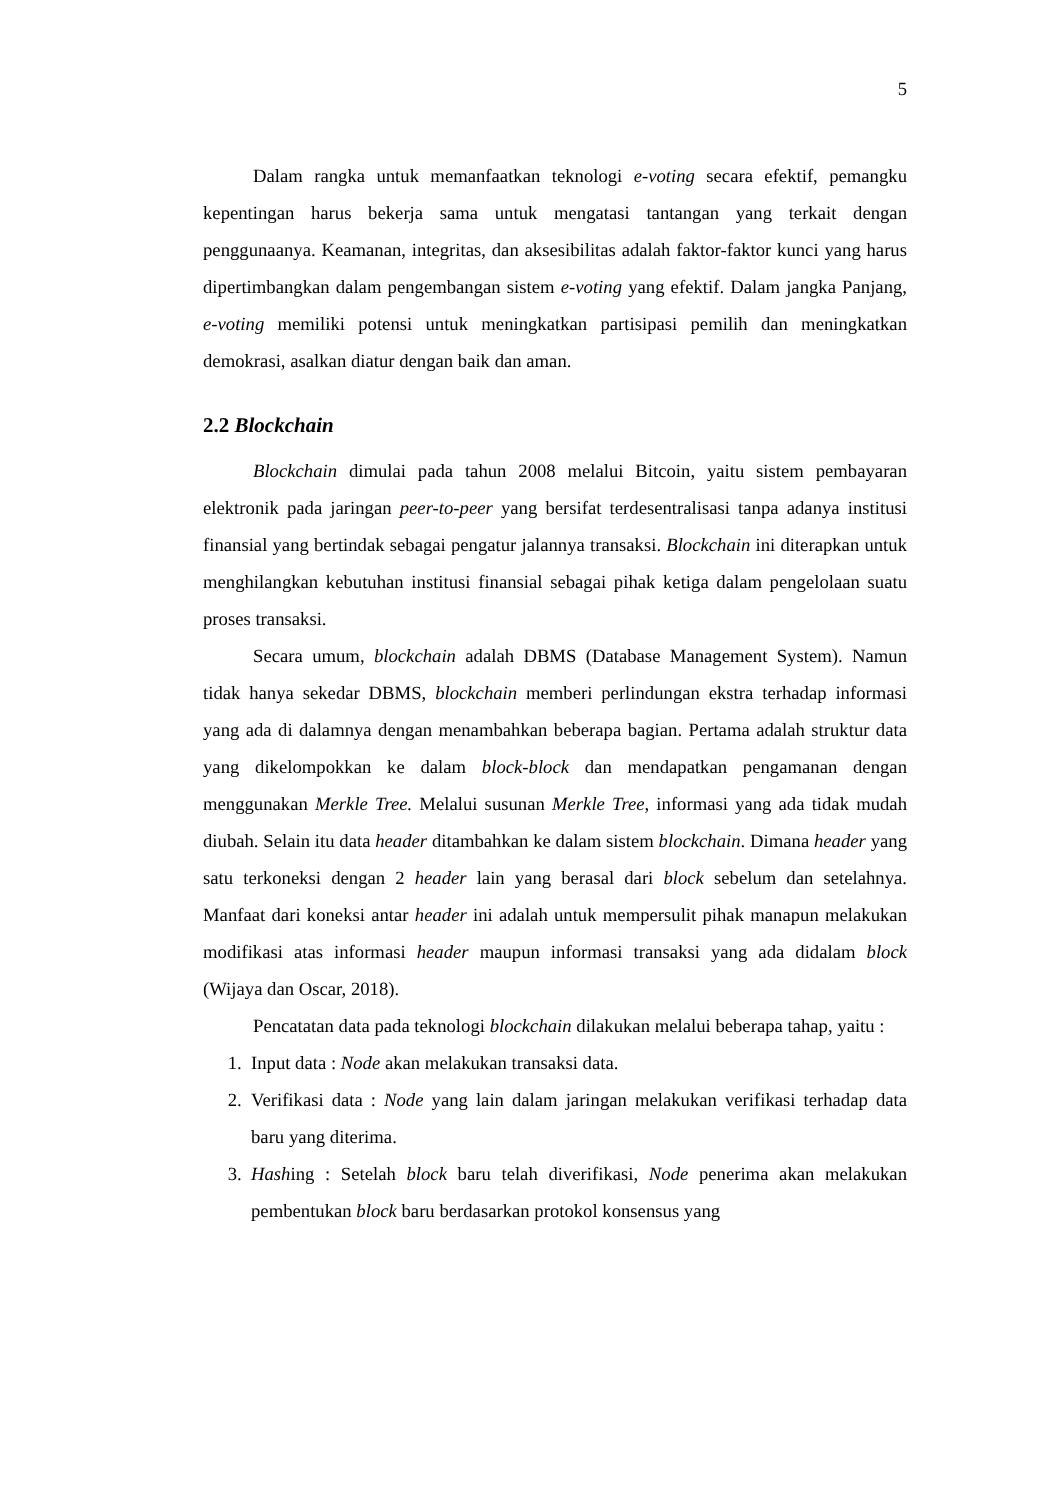5
Dalam rangka untuk memanfaatkan teknologi e-voting secara efektif, pemangku kepentingan harus bekerja sama untuk mengatasi tantangan yang terkait dengan penggunaanya. Keamanan, integritas, dan aksesibilitas adalah faktor-faktor kunci yang harus dipertimbangkan dalam pengembangan sistem e-voting yang efektif. Dalam jangka Panjang, e-voting memiliki potensi untuk meningkatkan partisipasi pemilih dan meningkatkan demokrasi, asalkan diatur dengan baik dan aman.
2.2 Blockchain
Blockchain dimulai pada tahun 2008 melalui Bitcoin, yaitu sistem pembayaran elektronik pada jaringan peer-to-peer yang bersifat terdesentralisasi tanpa adanya institusi finansial yang bertindak sebagai pengatur jalannya transaksi. Blockchain ini diterapkan untuk menghilangkan kebutuhan institusi finansial sebagai pihak ketiga dalam pengelolaan suatu proses transaksi.
Secara umum, blockchain adalah DBMS (Database Management System). Namun tidak hanya sekedar DBMS, blockchain memberi perlindungan ekstra terhadap informasi yang ada di dalamnya dengan menambahkan beberapa bagian. Pertama adalah struktur data yang dikelompokkan ke dalam block-block dan mendapatkan pengamanan dengan menggunakan Merkle Tree. Melalui susunan Merkle Tree, informasi yang ada tidak mudah diubah. Selain itu data header ditambahkan ke dalam sistem blockchain. Dimana header yang satu terkoneksi dengan 2 header lain yang berasal dari block sebelum dan setelahnya. Manfaat dari koneksi antar header ini adalah untuk mempersulit pihak manapun melakukan modifikasi atas informasi header maupun informasi transaksi yang ada didalam block (Wijaya dan Oscar, 2018).
Pencatatan data pada teknologi blockchain dilakukan melalui beberapa tahap, yaitu :
1. Input data : Node akan melakukan transaksi data.
2. Verifikasi data : Node yang lain dalam jaringan melakukan verifikasi terhadap data baru yang diterima.
3. Hashing : Setelah block baru telah diverifikasi, Node penerima akan melakukan pembentukan block baru berdasarkan protokol konsensus yang